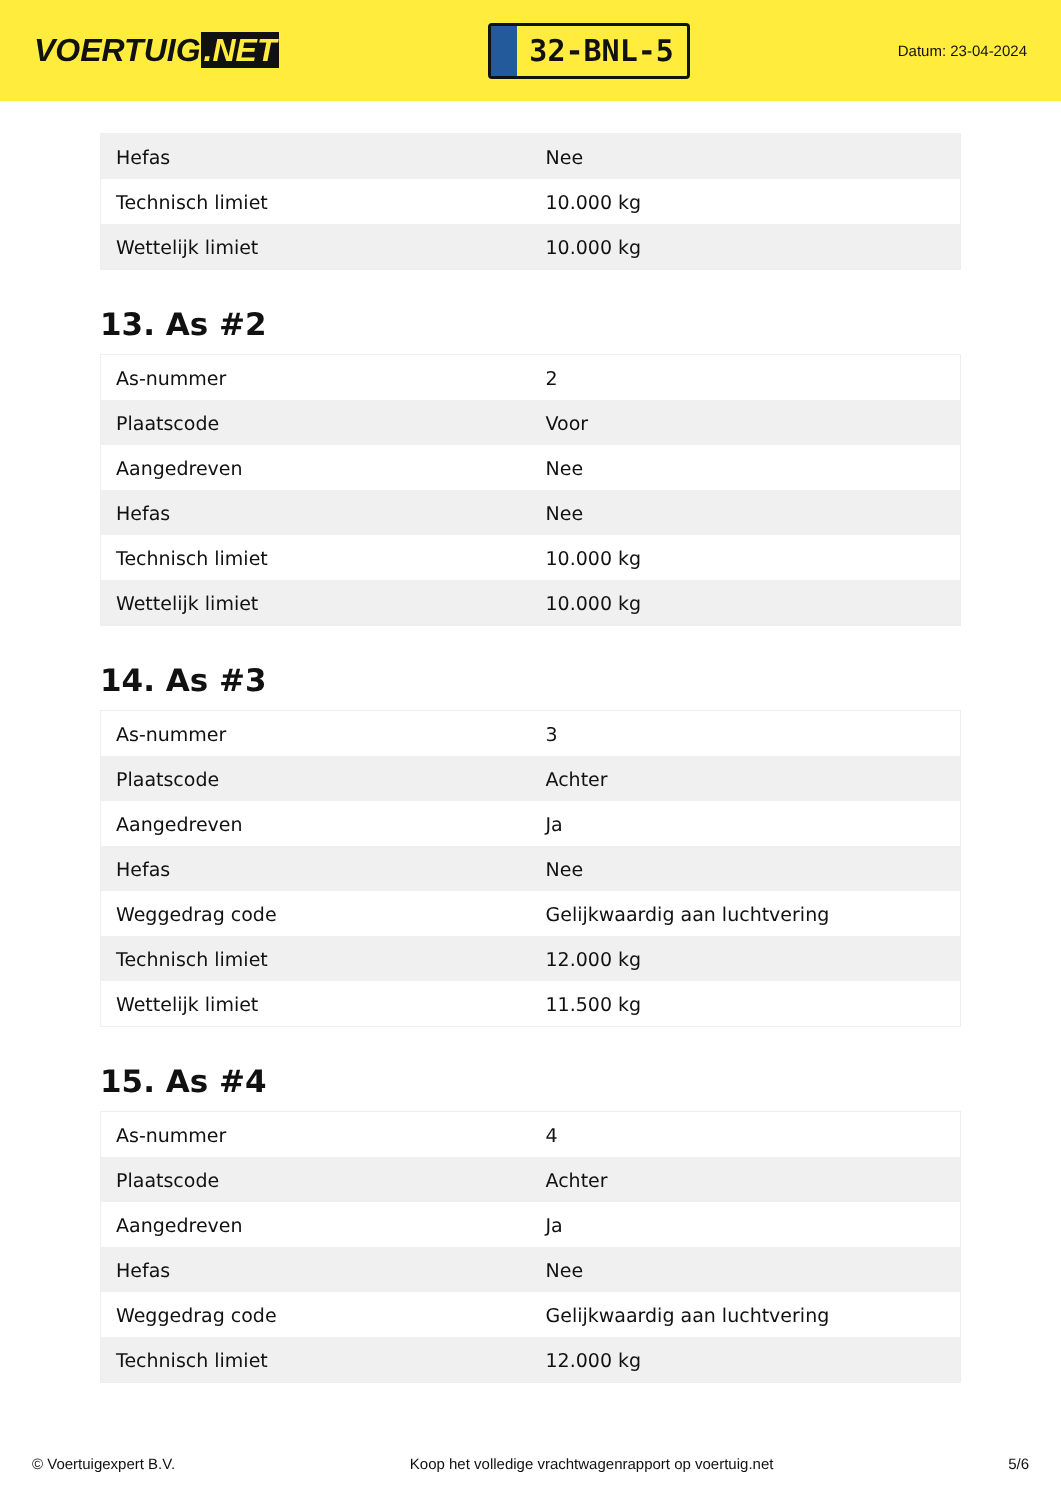VOERTUIG.NET
32-BNL-5
Datum: 23-04-2024
| Hefas | Nee |
| Technisch limiet | 10.000 kg |
| Wettelijk limiet | 10.000 kg |
13. As #2
| As-nummer | 2 |
| Plaatscode | Voor |
| Aangedreven | Nee |
| Hefas | Nee |
| Technisch limiet | 10.000 kg |
| Wettelijk limiet | 10.000 kg |
14. As #3
| As-nummer | 3 |
| Plaatscode | Achter |
| Aangedreven | Ja |
| Hefas | Nee |
| Weggedrag code | Gelijkwaardig aan luchtvering |
| Technisch limiet | 12.000 kg |
| Wettelijk limiet | 11.500 kg |
15. As #4
| As-nummer | 4 |
| Plaatscode | Achter |
| Aangedreven | Ja |
| Hefas | Nee |
| Weggedrag code | Gelijkwaardig aan luchtvering |
| Technisch limiet | 12.000 kg |
© Voertuigexpert B.V. Koop het volledige vrachtwagenrapport op voertuig.net 5/6